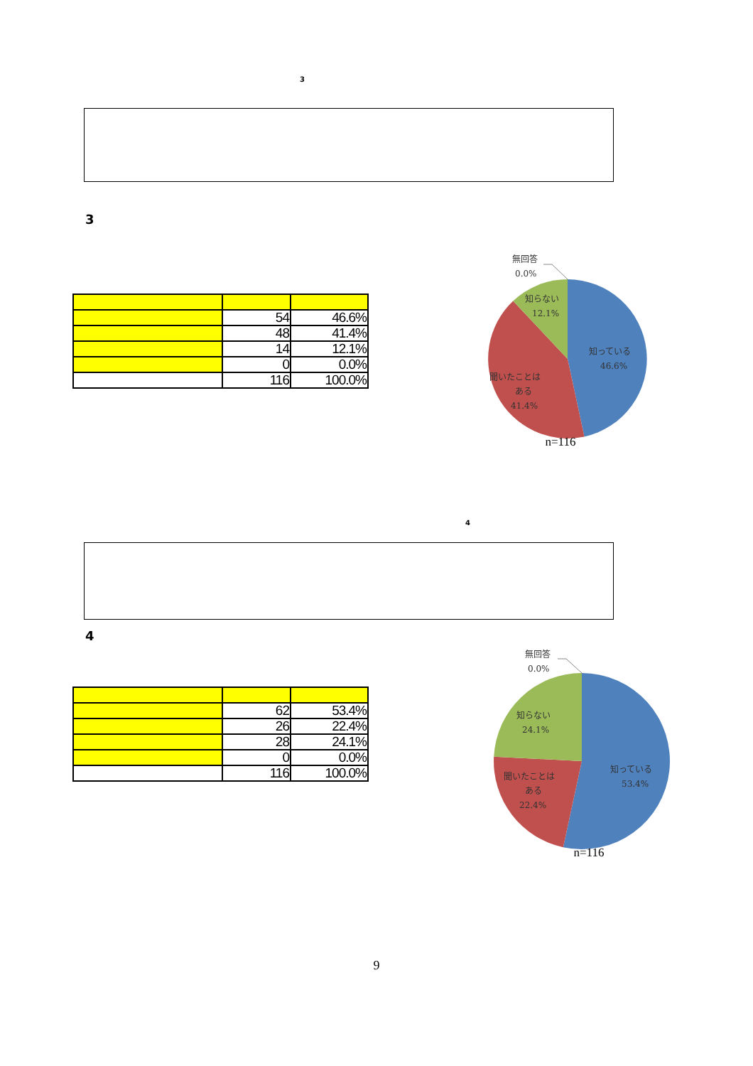3
3
| | 54 | 46.6% |
| | 48 | 41.4% |
| | 14 | 12.1% |
| | 0 | 0.0% |
| | 116 | 100.0% |
無回答
0.0%
知らない
12.1%
知っている
46.6%
聞いたことは
ある
41.4%
n=116
4
4
| | 62 | 53.4% |
| | 26 | 22.4% |
| | 28 | 24.1% |
| | 0 | 0.0% |
| | 116 | 100.0% |
無回答
0.0%
知らない
24.1%
知っている
53.4%
聞いたことは
ある
22.4%
n=116
9